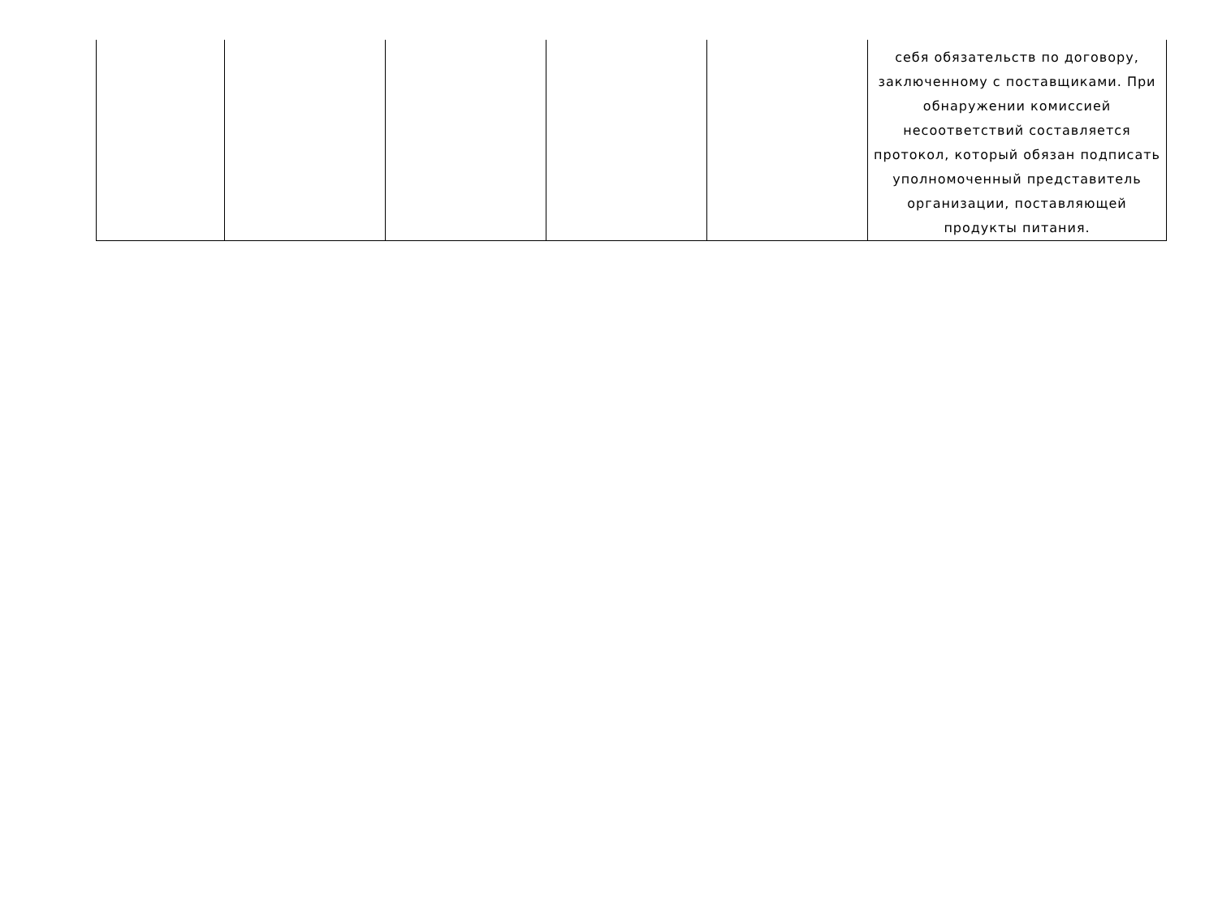| | | | | | себя обязательств по договору, заключенному с поставщиками. При обнаружении комиссией несоответствий составляется протокол, который обязан подписать уполномоченный представитель организации, поставляющей продукты питания. |